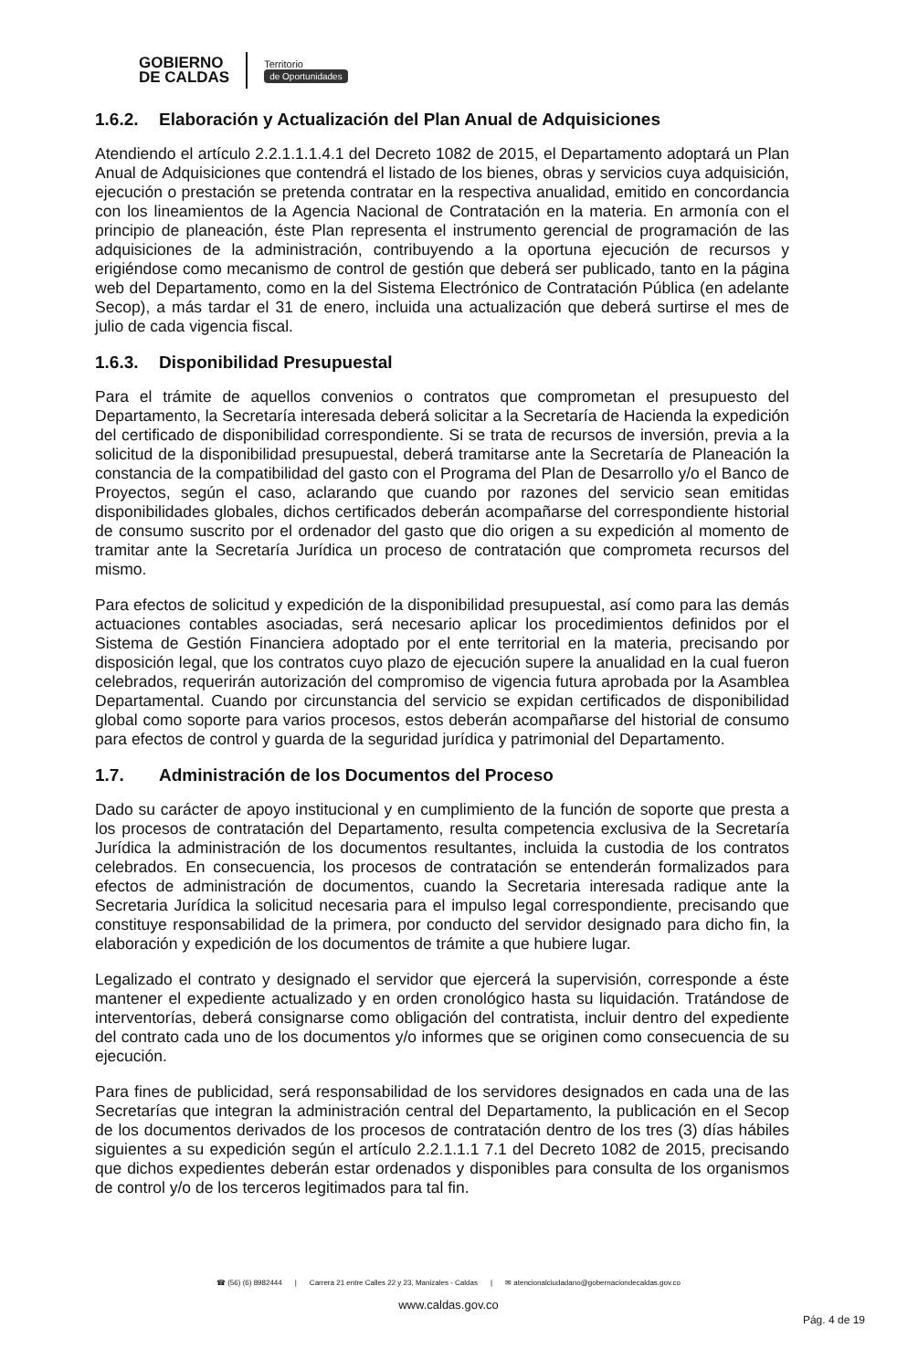GOBIERNO
DE CALDAS
Territorio
de Oportunidades
1.6.2. Elaboración y Actualización del Plan Anual de Adquisiciones
Atendiendo el artículo 2.2.1.1.1.4.1 del Decreto 1082 de 2015, el Departamento adoptará un Plan Anual de Adquisiciones que contendrá el listado de los bienes, obras y servicios cuya adquisición, ejecución o prestación se pretenda contratar en la respectiva anualidad, emitido en concordancia con los lineamientos de la Agencia Nacional de Contratación en la materia. En armonía con el principio de planeación, éste Plan representa el instrumento gerencial de programación de las adquisiciones de la administración, contribuyendo a la oportuna ejecución de recursos y erigiéndose como mecanismo de control de gestión que deberá ser publicado, tanto en la página web del Departamento, como en la del Sistema Electrónico de Contratación Pública (en adelante Secop), a más tardar el 31 de enero, incluida una actualización que deberá surtirse el mes de julio de cada vigencia fiscal.
1.6.3. Disponibilidad Presupuestal
Para el trámite de aquellos convenios o contratos que comprometan el presupuesto del Departamento, la Secretaría interesada deberá solicitar a la Secretaría de Hacienda la expedición del certificado de disponibilidad correspondiente. Si se trata de recursos de inversión, previa a la solicitud de la disponibilidad presupuestal, deberá tramitarse ante la Secretaría de Planeación la constancia de la compatibilidad del gasto con el Programa del Plan de Desarrollo y/o el Banco de Proyectos, según el caso, aclarando que cuando por razones del servicio sean emitidas disponibilidades globales, dichos certificados deberán acompañarse del correspondiente historial de consumo suscrito por el ordenador del gasto que dio origen a su expedición al momento de tramitar ante la Secretaría Jurídica un proceso de contratación que comprometa recursos del mismo.
Para efectos de solicitud y expedición de la disponibilidad presupuestal, así como para las demás actuaciones contables asociadas, será necesario aplicar los procedimientos definidos por el Sistema de Gestión Financiera adoptado por el ente territorial en la materia, precisando por disposición legal, que los contratos cuyo plazo de ejecución supere la anualidad en la cual fueron celebrados, requerirán autorización del compromiso de vigencia futura aprobada por la Asamblea Departamental. Cuando por circunstancia del servicio se expidan certificados de disponibilidad global como soporte para varios procesos, estos deberán acompañarse del historial de consumo para efectos de control y guarda de la seguridad jurídica y patrimonial del Departamento.
1.7. Administración de los Documentos del Proceso
Dado su carácter de apoyo institucional y en cumplimiento de la función de soporte que presta a los procesos de contratación del Departamento, resulta competencia exclusiva de la Secretaría Jurídica la administración de los documentos resultantes, incluida la custodia de los contratos celebrados. En consecuencia, los procesos de contratación se entenderán formalizados para efectos de administración de documentos, cuando la Secretaria interesada radique ante la Secretaria Jurídica la solicitud necesaria para el impulso legal correspondiente, precisando que constituye responsabilidad de la primera, por conducto del servidor designado para dicho fin, la elaboración y expedición de los documentos de trámite a que hubiere lugar.
Legalizado el contrato y designado el servidor que ejercerá la supervisión, corresponde a éste mantener el expediente actualizado y en orden cronológico hasta su liquidación. Tratándose de interventorías, deberá consignarse como obligación del contratista, incluir dentro del expediente del contrato cada uno de los documentos y/o informes que se originen como consecuencia de su ejecución.
Para fines de publicidad, será responsabilidad de los servidores designados en cada una de las Secretarías que integran la administración central del Departamento, la publicación en el Secop de los documentos derivados de los procesos de contratación dentro de los tres (3) días hábiles siguientes a su expedición según el artículo 2.2.1.1.1 7.1 del Decreto 1082 de 2015, precisando que dichos expedientes deberán estar ordenados y disponibles para consulta de los organismos de control y/o de los terceros legitimados para tal fin.
☎ (56) (6) 8982444 | Carrera 21 entre Calles 22 y 23, Manizales - Caldas | ✉ atencionalciudadano@gobernaciondecaldas.gov.co
www.caldas.gov.co
Pág. 4 de 19